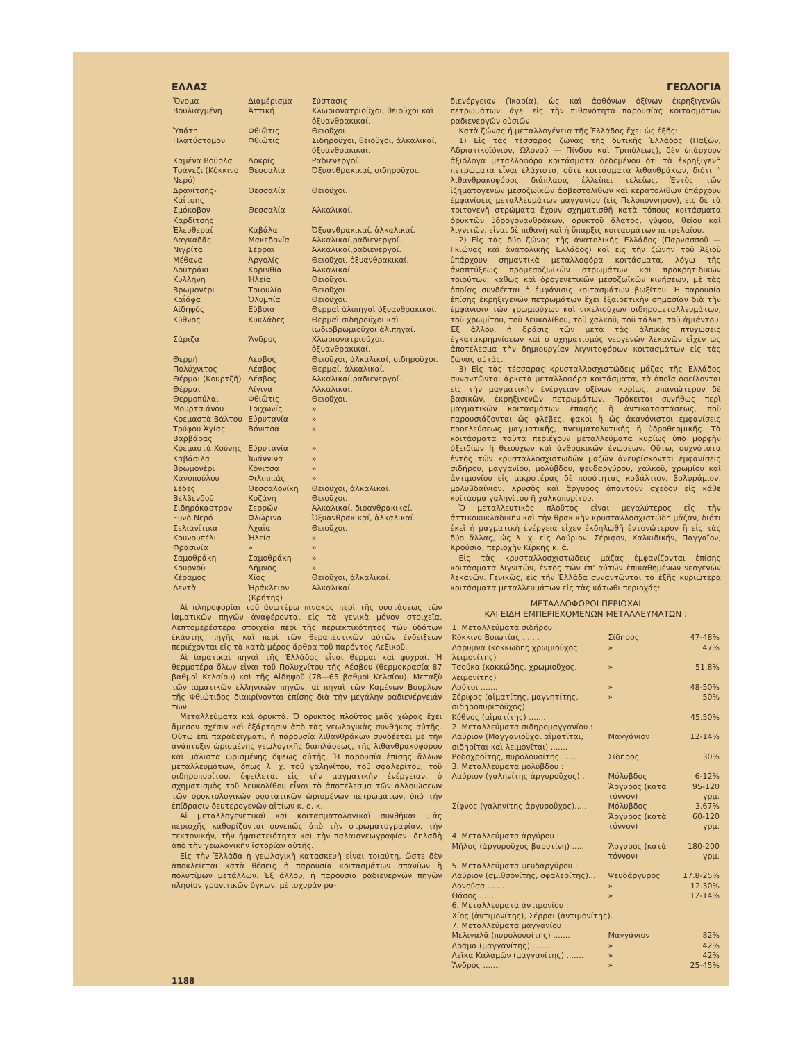ΕΛΛΑΣ ΓΕΩΛΟΓΙΑ
| Ὄνομα | Διαμέρισμα | Σύστασις |
| --- | --- | --- |
| Βουλιαγμένη | Ἀττική | Χλωριονατριοῦχοι, θειοῦχοι καὶ ὀξυανθρακικαί. |
| Ὑπάτη | Φθιῶτις | Θειοῦχοι. |
| Πλατύστομον | Φθιῶτις | Σιδηροῦχοι, θειοῦχοι, ἀλκαλικαί, ὀξυανθρακικαί. |
| Καμένα Βοῦρλα | Λοκρίς | Ραδιενεργοί. |
| Τσάγεζι (Κόκκινο Νερό) | Θεσσαλία | Ὀξυανθρακικαί, σιδηροῦχοι. |
| Δρανίτσης-Καΐτσης | Θεσσαλία | Θειοῦχοι. |
| Σμόκοβον Καρδίτσης | Θεσσαλία | Ἀλκαλικαί. |
| Ἐλευθεραί | Καβάλα | Ὀξυανθρακικαί, ἀλκαλικαί. |
| Λαγκαδᾶς | Μακεδονία | Ἀλκαλικαί,ραδιενεργοί. |
| Νιγρίτα | Σέρραι | Ἀλκαλικαί,ραδιενεργοί. |
| Μέθανα | Ἀργολίς | Θειοῦχοι, ὀξυανθρακικαί. |
| Λουτράκι | Κορινθία | Ἀλκαλικαί. |
| Κυλλήνη | Ἠλεία | Θειοῦχοι. |
| Βρωμονέρι | Τριφυλία | Θειοῦχοι. |
| Καΐάφα | Ὀλυμπία | Θειοῦχοι. |
| Αἰδηψός | Εὔβοια | Θερμαὶ ἁλιπηγαὶ ὀξυανθρακικαί. |
| Κύθνος | Κυκλάδες | Θερμαὶ σιδηροῦχοι καὶ ἰωδιοβρωμιοῦχοι ἁλιπηγαί. |
| Σάριζα | Ἄνδρος | Χλωριονατριοῦχοι, ὀξυανθρακικαί. |
| Θερμή | Λέσβος | Θειοῦχοι, ἀλκαλικαί, σιδηροῦχοι. |
| Πολύχνιτος | Λέσβος | Θερμαί, ἀλκαλικαί. |
| Θέρμαι (Κουρτζῆ) | Λέσβος | Ἀλκαλικαί,ραδιενεργοί. |
| Θέρμαι | Αἴγινα | Ἀλκαλικαί. |
| Θερμοπύλαι | Φθιῶτις | Θειοῦχοι. |
| Μουρτσιάνου | Τριχωνίς | » |
| Κρεμαστὰ Βάλτου | Εὐρυτανία | » |
| Τρύφου Ἁγίας Βαρβάρας | Βόνιτσα | » |
| Κρεμαστὰ Χούνης | Εὐρυτανία | » |
| Καβάσιλα | Ἰωάννινα | » |
| Βρωμονέρι | Κόνιτσα | » |
| Χανοπούλου | Φιλιππιάς | » |
| Σέδες | Θεσσαλονίκη | Θειοῦχοι, ἀλκαλικαί. |
| Βελβενδοῦ | Κοζάνη | Θειοῦχοι. |
| Σιδηρόκαστρον | Σερρῶν | Ἀλκαλικαί, διοανθρακικαί. |
| Ξυνὸ Νερό | Φλώρινα | Ὀξυανθρακικαί, ἀλκαλικαί. |
| Σελιανίτικα | Ἀχαΐα | Θειοῦχοι. |
| Κουνουπέλι | Ἠλεία | » |
| Φρασινία | » | » |
| Σαμοθράκη | Σαμοθράκη | » |
| Κουρνοῦ | Λῆμνος | » |
| Κέραμος | Χίος | Θειοῦχοι, ἀλκαλικαί. |
| Λεντὰ | Ἡράκλειον (Κρήτης) | Ἀλκαλικαί. |
Αἱ πληροφορίαι τοῦ ἀνωτέρω πίνακος περὶ τῆς συστάσεως τῶν ἰαματικῶν πηγῶν ἀναφέρονται εἰς τὰ γενικὰ μόνον στοιχεῖα. Λεπτομερέστερα στοιχεῖα περὶ τῆς περιεκτικότητος τῶν ὑδάτων ἑκάστης πηγῆς καὶ περὶ τῶν θεραπευτικῶν αὐτῶν ἐνδείξεων περιέχονται εἰς τὰ κατὰ μέρος ἄρθρα τοῦ παρόντος Λεξικοῦ.
Αἱ ἰαματικαὶ πηγαὶ τῆς Ἑλλάδος εἶναι θερμαὶ καὶ ψυχραί. Ἡ θερμοτέρα ὅλων εἶναι τοῦ Πολυχνίτου τῆς Λέσβου (θερμοκρασία 87 βαθμοὶ Κελσίου) καὶ τῆς Αἰδηψοῦ (78—65 βαθμοὶ Κελσίου). Μεταξὺ τῶν ἰαματικῶν ἑλληνικῶν πηγῶν, αἱ πηγαὶ τῶν Καμένων Βούρλων τῆς Φθιώτιδος διακρίνονται ἐπίσης διὰ τὴν μεγάλην ραδιενέργειάν των.
Μεταλλεύματα καὶ ὀρυκτά. Ὁ ὀρυκτὸς πλοῦτος μιᾶς χώρας ἔχει ἄμεσον σχέσιν καὶ ἐξάρτησιν ἀπὸ τὰς γεωλογικὰς συνθήκας αὐτῆς. Οὕτω ἐπὶ παραδείγματι, ἡ παρουσία λιθανθράκων συνδέεται μὲ τὴν ἀνάπτυξιν ὡρισμένης γεωλογικῆς διαπλάσεως, τῆς λιθανθρακοφόρου καὶ μάλιστα ὡρισμένης ὄψεως αὐτῆς. Ἡ παρουσία ἐπίσης ἄλλων μεταλλευμάτων, ὅπως λ. χ. τοῦ γαληνίτου, τοῦ σφαλερίτου, τοῦ σιδηροπυρίτου, ὀφείλεται εἰς τὴν μαγματικὴν ἐνέργειαν, ὁ σχηματισμὸς τοῦ λευκολίθου εἶναι τὸ ἀποτέλεσμα τῶν ἀλλοιώσεων τῶν ὀρυκτολογικῶν συστατικῶν ὡρισμένων πετρωμάτων, ὑπὸ τὴν ἐπίδρασιν δευτερογενῶν αἰτίων κ. ο. κ.
Αἱ μεταλλογενετικαὶ καὶ κοιτασματολογικαὶ συνθῆκαι μιᾶς περιοχῆς καθορίζονται συνεπῶς ἀπὸ τὴν στρωματογραφίαν, τὴν τεκτονικήν, τὴν ἡφαιστειότητα καὶ τὴν παλαιογεωγραφίαν, δηλαδὴ ἀπὸ τὴν γεωλογικὴν ἱστορίαν αὐτῆς.
Εἰς τὴν Ἑλλάδα ἡ γεωλογικὴ κατασκευὴ εἶναι τοιαύτη, ὥστε δὲν ἀποκλείεται κατὰ θέσεις ἡ παρουσία κοιτασμάτων σπανίων ἢ πολυτίμων μετάλλων. Ἐξ ἄλλου, ἡ παρουσία ραδιενεργῶν πηγῶν πλησίον γρανιτικῶν ὄγκων, μὲ ἰσχυρὰν ρα-
διενέργειαν (Ἰκαρία), ὡς καὶ ἀφθόνων ὀξίνων ἐκρηξιγενῶν πετρωμάτων, ἄγει εἰς τὴν πιθανότητα παρουσίας κοιτασμάτων ραδιενεργῶν οὐσιῶν.
Κατὰ ζώνας ἡ μεταλλογένεια τῆς Ἑλλάδος ἔχει ὡς ἑξῆς:
1) Εἰς τὰς τέσσαρας ζώνας τῆς δυτικῆς Ἑλλάδος (Παξῶν, Ἀδριατικοϊόνιον, Ὠλονοῦ — Πίνδου καὶ Τριπόλεως), δὲν ὑπάρχουν ἀξιόλογα μεταλλοφόρα κοιτάσματα δεδομένου ὅτι τὰ ἐκρηξιγενῆ πετρώματα εἶναι ἐλάχιστα, οὔτε κοιτάσματα λιθανθράκων, διότι ἡ λιθανθρακοφόρος διάπλασις ἐλλείπει τελείως. Ἐντὸς τῶν ἰζηματογενῶν μεσοζωϊκῶν ἀσβεστολίθων καὶ κερατολίθων ὑπάρχουν ἐμφανίσεις μεταλλευμάτων μαγγανίου (εἰς Πελοπόννησον), εἰς δὲ τὰ τριτογενῆ στρώματα ἔχουν σχηματισθῆ κατὰ τόπους κοιτάσματα ὀρυκτῶν ὑδρογονανθράκων, ὀρυκτοῦ ἅλατος, γύψου, θείου καὶ λιγνιτῶν, εἶναι δὲ πιθανὴ καὶ ἡ ὕπαρξις κοιτασμάτων πετρελαίου.
2) Εἰς τὰς δύο ζώνας τῆς ἀνατολικῆς Ἑλλάδος (Παρνασσοῦ — Γκιώνας καὶ ἀνατολικῆς Ἑλλάδος) καὶ εἰς τὴν ζώνην τοῦ Ἀξιοῦ ὑπάρχουν σημαντικὰ μεταλλοφόρα κοιτάσματα, λόγῳ τῆς ἀναπτύξεως προμεσοζωϊκῶν στρωμάτων καὶ προκρητιδικῶν τοιούτων, καθὼς καὶ ὀρογενετικῶν μεσοζωϊκῶν κινήσεων, μὲ τὰς ὁποίας συνδέεται ἡ ἐμφάνισις κοιτασμάτων βωξίτου. Ἡ παρουσία ἐπίσης ἐκρηξιγενῶν πετρωμάτων ἔχει ἐξαιρετικὴν σημασίαν διὰ τὴν ἐμφάνισιν τῶν χρωμιούχων καὶ νικελιούχων σιδηρομεταλλευμάτων, τοῦ χρωμίτου, τοῦ λευκολίθου, τοῦ χαλκοῦ, τοῦ τάλκη, τοῦ ἀμιάντου. Ἐξ ἄλλου, ἡ δρᾶσις τῶν μετὰ τὰς ἀλπικὰς πτυχώσεις ἐγκατακρημνίσεων καὶ ὁ σχηματισμὸς νεογενῶν λεκανῶν εἶχεν ὡς ἀποτέλεσμα τὴν δημιουργίαν λιγνιτοφόρων κοιτασμάτων εἰς τὰς ζώνας αὐτάς.
3) Εἰς τὰς τέσσαρας κρυσταλλοσχιστώδεις μάζας τῆς Ἑλλάδος συναντῶνται ἀρκετὰ μεταλλοφόρα κοιτάσματα, τὰ ὁποῖα ὀφείλονται εἰς τὴν μαγματικὴν ἐνέργειαν ὀξίνων κυρίως, σπανιώτερον δὲ βασικῶν, ἐκρηξιγενῶν πετρωμάτων. Πρόκειται συνήθως περὶ μαγματικῶν κοιτασμάτων ἐπαφῆς ἢ ἀντικαταστάσεως, ποὺ παρουσιάζονται ὡς φλέβες, φακοὶ ἢ ὡς ἀκανόνιστοι ἐμφανίσεις προελεύσεως μαγματικῆς, πνευματολυτικῆς ἢ ὑδροθερμικῆς. Τὰ κοιτάσματα ταῦτα περιέχουν μεταλλεύματα κυρίως ὑπὸ μορφὴν ὀξειδίων ἢ θειούχων καὶ ἀνθρακικῶν ἑνώσεων. Οὕτω, συχνότατα ἐντὸς τῶν κρυσταλλοσχιστωδῶν μαζῶν ἀνευρίσκονται ἐμφανίσεις σιδήρου, μαγγανίου, μολύβδου, ψευδαργύρου, χαλκοῦ, χρωμίου καὶ ἀντιμονίου εἰς μικροτέρας δὲ ποσότητας κοβάλτιον, βολφράμιον, μολυβδαίνιον. Χρυσὸς καὶ ἄργυρος ἀπαντοῦν σχεδὸν εἰς κάθε κοίτασμα γαληνίτου ἢ χαλκοπυρίτου.
Ὁ μεταλλευτικὸς πλοῦτος εἶναι μεγαλύτερος εἰς τὴν ἀττικοκυκλαδικὴν καὶ τὴν θρακικὴν κρυσταλλοσχιστώδη μᾶζαν, διότι ἐκεῖ ἡ μαγματικὴ ἐνέργεια εἶχεν ἐκδηλωθῆ ἐντονώτερον ἢ εἰς τὰς δύο ἄλλας, ὡς λ. χ. εἰς Λαύριον, Σέριφον, Χαλκιδικήν, Παγγαῖον, Κρούσια, περιοχὴν Κίρκης κ. ἄ.
Εἰς τὰς κρυσταλλοσχιστώδεις μάζας ἐμφανίζονται ἐπίσης κοιτάσματα λιγνιτῶν, ἐντὸς τῶν ἐπ' αὐτῶν ἐπικαθημένων νεογενῶν λεκανῶν. Γενικῶς, εἰς τὴν Ἑλλάδα συναντῶνται τὰ ἑξῆς κυριώτερα κοιτάσματα μεταλλευμάτων εἰς τὰς κάτωθι περιοχάς:
ΜΕΤΑΛΛΟΦΟΡΟΙ ΠΕΡΙΟΧΑΙ
ΚΑΙ ΕΙΔΗ ΕΜΠΕΡΙΕΧΟΜΕΝΩΝ ΜΕΤΑΛΛΕΥΜΑΤΩΝ :
| 1. Μεταλλεύματα σιδήρου : | | |
| Κόκκινο Βοιωτίας ....... | Σίδηρος | 47-48% |
| Λάρυμνα (κοκκώδης χρωμιοῦχος λειμονίτης) | » | 47% |
| Τσούκα (κοκκώδης, χρωμιοῦχος, λειμονίτης) | » | 51.8% |
| Λοῦτσι ....... | » | 48-50% |
| Σέριφος (αἱματίτης, μαγνητίτης, σιδηροπυριτοῦχος) | » | 50% |
| Κύθνος (αἱματίτης) ....... | | 45,50% |
| 2. Μεταλλεύματα σιδηρομαγγανίου : | | |
| Λαύριον (Μαγγανιοῦχοι αἱματῖται, σιδηρῖται καὶ λειμονῖται) ....... | Μαγγάνιον | 12-14% |
| Ροδοχροΐτης, πυρολουσίτης ...... | Σίδηρος | 30% |
| 3. Μεταλλεύματα μολύβδου : | | |
| Λαύριον (γαληνίτης ἀργυροῦχος)... | Μόλυβδος | 6-12% |
| | Ἄργυρος (κατὰ τόννον) | 95-120 γρμ. |
| Σίφνος (γαληνίτης ἀργυροῦχος)..... | Μόλυβδος | 3.67% |
| | Ἄργυρος (κατὰ τόννον) | 60-120 γρμ. |
| 4. Μεταλλεύματα ἀργύρου : | | |
| Μῆλος (ἀργυροῦχος βαρυτίνη) ..... | Ἄργυρος (κατὰ τόννον) | 180-200 γρμ. |
| 5. Μεταλλεύματα ψευδαργύρου : | | |
| Λαύριον (σμιθσονίτης, σφαλερίτης)... | Ψευδάργυρος | 17.8-25% |
| Δονοῦσα ....... | » | 12.30% |
| Θάσος ....... | » | 12-14% |
| 6. Μεταλλεύματα ἀντιμονίου : | | |
| Χίος (ἀντιμονίτης), Σέρραι (ἀντιμονίτης). | | |
| 7. Μεταλλεύματα μαγγανίου : | | |
| Μελιγαλᾶ (πυρολουσίτης) ....... | Μαγγάνιον | 82% |
| Δράμα (μαγγανίτης) ....... | » | 42% |
| Λεῖκα Καλαμῶν (μαγγανίτης) ....... | » | 42% |
| Ἄνδρος ....... | » | 25-45% |
1188